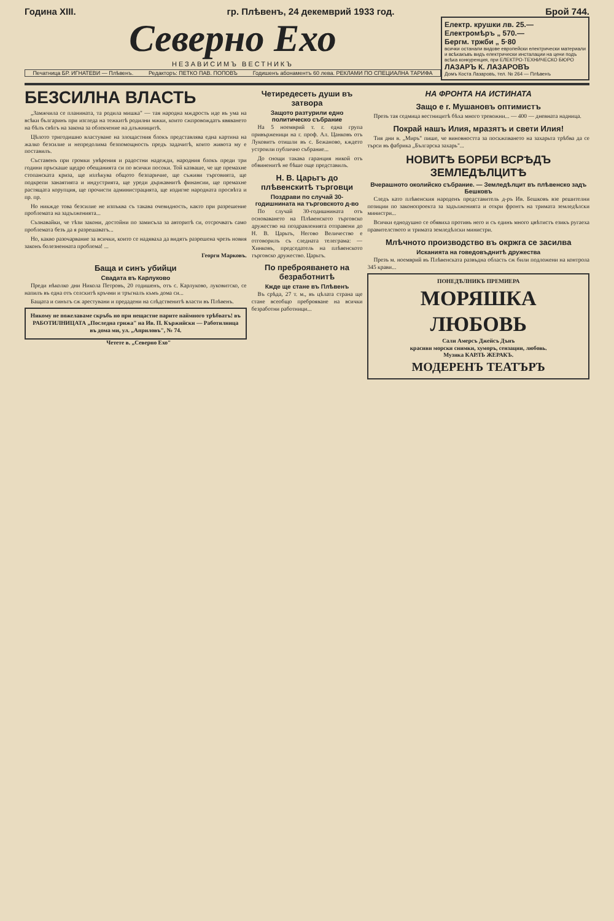Година XIII. гр. Плѣвенъ, 24 декемврий 1933 год. Брой 744.
Северно Ехо
НЕЗАВИСИМЪ ВЕСТНИКЪ
Печатница БР. ИГНАТЕВИ — Плѣвенъ. Редакторъ: ПЕТКО ПАВ. ПОПОВЪ Годишенъ абонаментъ 60 лева. РЕКЛАМИ ПО СПЕЦИАЛНА ТАРИФА
Електр. крушки лв. 25.—
Електромѣръ „ 570.—
Бергм. тржби „ 5·80
всички останали видове европейски електрически материали и всѣкакъвъ видъ електрически инсталации на цени подъ всѣка конкуренция, при ЕЛЕКТРО-ТЕХНИЧЕСКО БЮРО
ЛАЗАРЪ К. ЛАЗАРОВЪ
Домъ Коста Лазаровъ, тел. № 264 — Плѣвенъ
БЕЗСИЛНА ВЛАСТЬ
„Замжчила се планината, та родила мишка" — тая народна мждрость иде въ ума на всѣки българинъ при изгледа на тежкитѣ родилни мжки, които сжпровождатъ явяването на бѣлъ свѣтъ на закона за облекчение на длъжницитѣ.
Цѣлото тригодишно властуване на злощастния блокъ представлява една картина на жалко безсилие и непредолима безпомощность предъ задачитѣ, които живота му е поставилъ.
Съставенъ при громки увѣрения и радостни надежди, народния блокъ преди три години пръскаше щедро обещанията си по всички посоки. Той казваше, че ще премахне стопанската криза, ще излѣкува общото безпаричие, ще съживи търговията, ще подкрепи занаятията и индустрията, ще уреди държавнитѣ финансии, ще премахне растящата корупция, ще прочисти администрацията, ще издигне народната просвѣта и пр. пр.
Но никжде това безсилие не изпъква съ такава очевидность, както при разрешение проблемата на задълженията...
Съзнавайки, че тѣзи закони, достойни по замисъла за авторитѣ си, отсрочватъ само проблемата безъ да я разрешаватъ...
Но, какво разочарвание за всички, които се надяваха да видятъ разрешена чрезъ новия законъ болезненната проблема! ...
Георги Марковъ.
Баща и синъ убийци
Свадата въ Карлуково
Преди нѣколко дни Никола Петровъ, 20 годишенъ, отъ с. Карлуково, луковитско, се напилъ въ една отъ селскитѣ кръчми и тръгналъ къмъ дома си...
Бащата и синътъ сж арестувани и предадени на слѣдственитѣ власти въ Плѣвенъ.
Никому не пожелаваме скръбь но при нещастие парите наймного трѣбватъ! въ РАБОТИЛНИЦАТА „Последна грижа" на Ив. П. Кържийски — Работилница въ дома ми, ул. „Априловъ", № 74.
Четете в. „Северно Ехо"
Четиредесеть души въ затвора
Защото разтурили едно политическо събрание
На 5 ноемврий т. г. една група привърженици на г. проф. Ал. Цанковъ отъ Луковитъ отишли въ с. Бежаново, кждето устроили публично събрание...
До снощи такава гаранция никой отъ обвиненитѣ не бѣше още представилъ.
Н. В. Царьтъ до плѣвенскитѣ търговци
Поздрави по случай 30-годишнината на търговското д-во
По случай 30-годишнината отъ основаването на Плѣвенското търговско дружество на поздравленията отправени до Н. В. Царьтъ, Негово Величество е отговорилъ съ следната телеграма: — Хинковъ, председатель на плѣвенското търговско дружество. Царьтъ.
По преброяването на безработнитѣ
Кжде ще стане въ Плѣвенъ
Въ срѣда, 27 т. м., въ цѣлата страна ще стане всеобщо преброяване на всички безработни работници...
НА ФРОНТА НА ИСТИНАТА
Защо е г. Мушановъ оптимистъ
Презъ тая седмица вестницитѣ бѣха много тревожни... — 400 — дневната надница.
Покрай нашъ Илия, мразятъ и свети Илия!
Тия дни в. „Миръ" пише, че виновността за поскжпването на захарьта трѣбва да се търси въ фабрика „Българска захарь"...
НОВИТѢ БОРБИ ВСРѢДЪ ЗЕМЛЕДѢЛЦИТѢ
Вчерашното околийско събрание. — Земледѣлцит въ плѣвенско задъ Бешковъ
Следъ като плѣвенския народенъ представитель д-ръ Ив. Бешковъ взе решителни позиции по законопроекта за задълженията и откри фронтъ на тримата земледѣлски министри...
Всички еднодушно се обявиха противъ него и съ единъ много цвѣтистъ езикъ ругаеха правителството и тримата земледѣлски министри.
Млѣчното производство въ окржга се засилва
Исканията на говедовъднитѣ дружества
Презъ м. ноемврий въ Плѣвенската развъдна область сж били подложени на контрола 345 крави...
ПОНЕДѢЛНИКЪ ПРЕМИЕРА
МОРЯШКА ЛЮБОВЬ
Сали Амерсъ Джейсъ Дънъ
красиви морски снимки, хуморъ, сензации, любовь.
Музика КАРЛЪ ЖЕРАКЪ.
МОДЕРЕНЪ ТЕАТЪРЪ